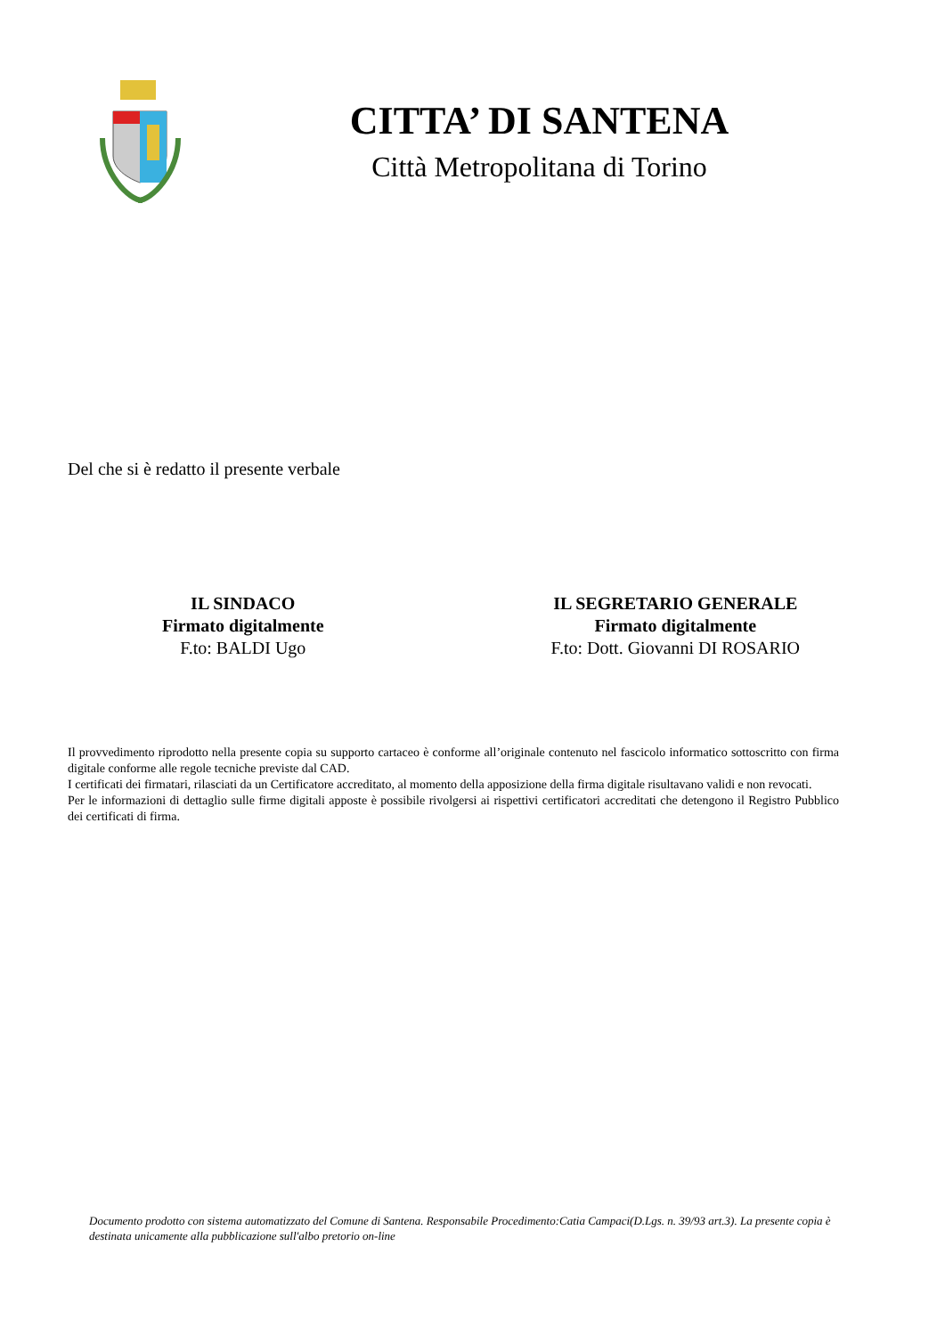CITTA’ DI SANTENA
Città Metropolitana di Torino
Del che si è redatto il presente verbale
IL SINDACO
Firmato digitalmente
F.to: BALDI Ugo
IL SEGRETARIO GENERALE
Firmato digitalmente
F.to: Dott. Giovanni DI ROSARIO
Il provvedimento riprodotto nella presente copia su supporto cartaceo è conforme all’originale contenuto nel fascicolo informatico sottoscritto con firma digitale conforme alle regole tecniche previste dal CAD.
I certificati dei firmatari, rilasciati da un Certificatore accreditato, al momento della apposizione della firma digitale risultavano validi e non revocati.
Per le informazioni di dettaglio sulle firme digitali apposte è possibile rivolgersi ai rispettivi certificatori accreditati che detengono il Registro Pubblico dei certificati di firma.
Documento prodotto con sistema automatizzato del Comune di Santena. Responsabile Procedimento:Catia Campaci(D.Lgs. n. 39/93 art.3). La presente copia è destinata unicamente alla pubblicazione sull'albo pretorio on-line